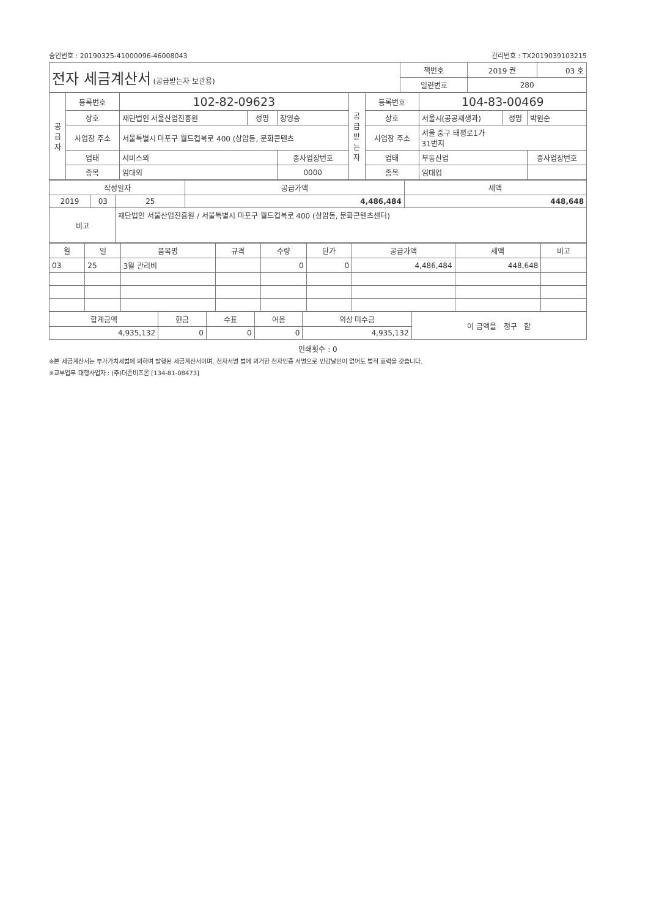승인번호 : 20190325-41000096-46008043 관리번호 : TX2019039103215
| 전자 세금계산서 (공급받는자 보관용) | 책번호 | 2019 권 | 03 호 |
| | 일련번호 | 280 | |
| 공 급 자 | 등록번호 | 102-82-09623 | | | 공 급 받 는 자 | 등록번호 | 104-83-00469 | | |
| | 상호 | 재단법인 서울산업진흥원 | 성명 | 장영승 | | 상호 | 서울시(공공재생과) | 성명 | 박원순 |
| | 사업장 주소 | 서울특별시 마포구 월드컵북로 400 (상암동, 문화콘텐츠 | | | | 사업장 주소 | 서울 중구 태평로1가 31번지 | | |
| | 업태 | 서비스외 | | 종사업장번호 | | 업태 | 부동산업 | | 종사업장번호 |
| | 종목 | 임대외 | | 0000 | | 종목 | 임대업 | | |
| 작성일자 | | | 공급가액 | 세액 |
| --- | --- | --- | --- | --- |
| 2019 | 03 | 25 | 4,486,484 | 448,648 |
| 비고 | | 재단법인 서울산업진흥원 / 서울특별시 마포구 월드컵북로 400 (상암동, 문화콘텐츠센터) | | |
| 월 | 일 | 품목명 | 규격 | 수량 | 단가 | 공급가액 | 세액 | 비고 |
| --- | --- | --- | --- | --- | --- | --- | --- | --- |
| 03 | 25 | 3월 관리비 | | 0 | 0 | 4,486,484 | 448,648 | |
| 합계금액 | 현금 | 수표 | 어음 | 외상 미수금 | 이 금액을 청구 함 |
| 4,935,132 | 0 | 0 | 0 | 4,935,132 | |
인쇄횟수 : 0
※본 세금계산서는 부가가치세법에 의하여 발행된 세금계산서이며, 전자서명 법에 의거한 전자인증 서명으로 인감날인이 없어도 법적 효력을 갖습니다.
※교부업무 대행사업자 : (주)더존비즈온 [134-81-08473]